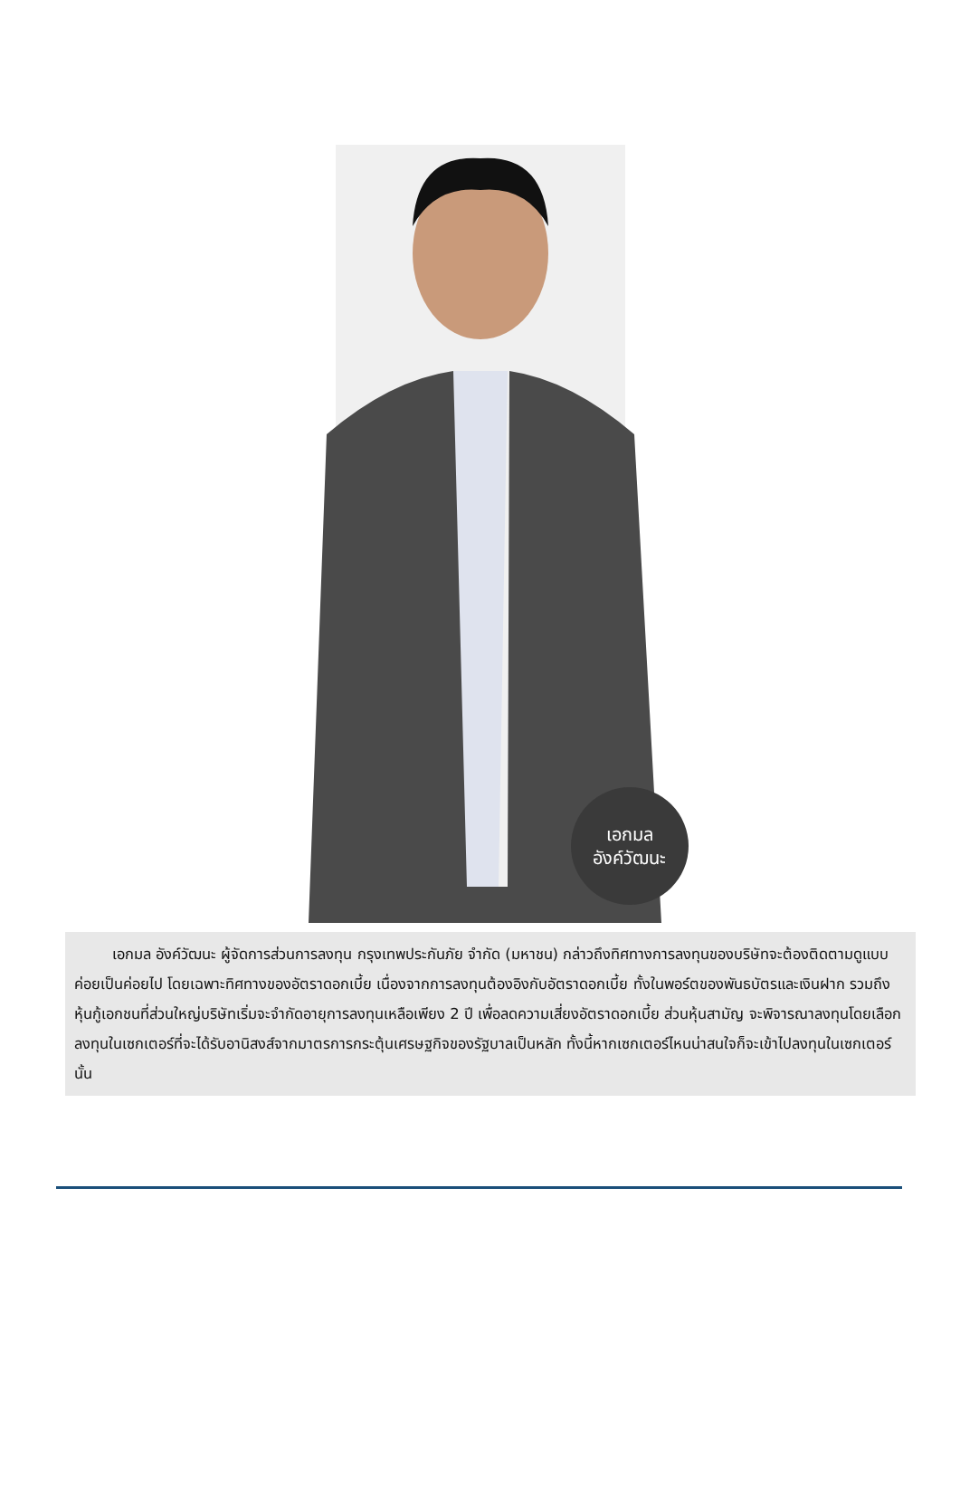เอกมล
อังค์วัฒนะ
เอกมล อังค์วัฒนะ ผู้จัดการส่วนการลงทุน กรุงเทพประกันภัย จำกัด (มหาชน) กล่าวถึงทิศทางการลงทุนของบริษัทจะต้องติดตามดูแบบค่อยเป็นค่อยไป โดยเฉพาะทิศทางของอัตราดอกเบี้ย เนื่องจากการลงทุนต้องอิงกับอัตราดอกเบี้ย ทั้งในพอร์ตของพันธบัตรและเงินฝาก รวมถึงหุ้นกู้เอกชนที่ส่วนใหญ่บริษัทเริ่มจะจำกัดอายุการลงทุนเหลือเพียง 2 ปี เพื่อลดความเสี่ยงอัตราดอกเบี้ย ส่วนหุ้นสามัญ จะพิจารณาลงทุนโดยเลือกลงทุนในเซกเตอร์ที่จะได้รับอานิสงส์จากมาตรการกระตุ้นเศรษฐกิจของรัฐบาลเป็นหลัก ทั้งนี้หากเซกเตอร์ไหนน่าสนใจก็จะเข้าไปลงทุนในเซกเตอร์นั้น